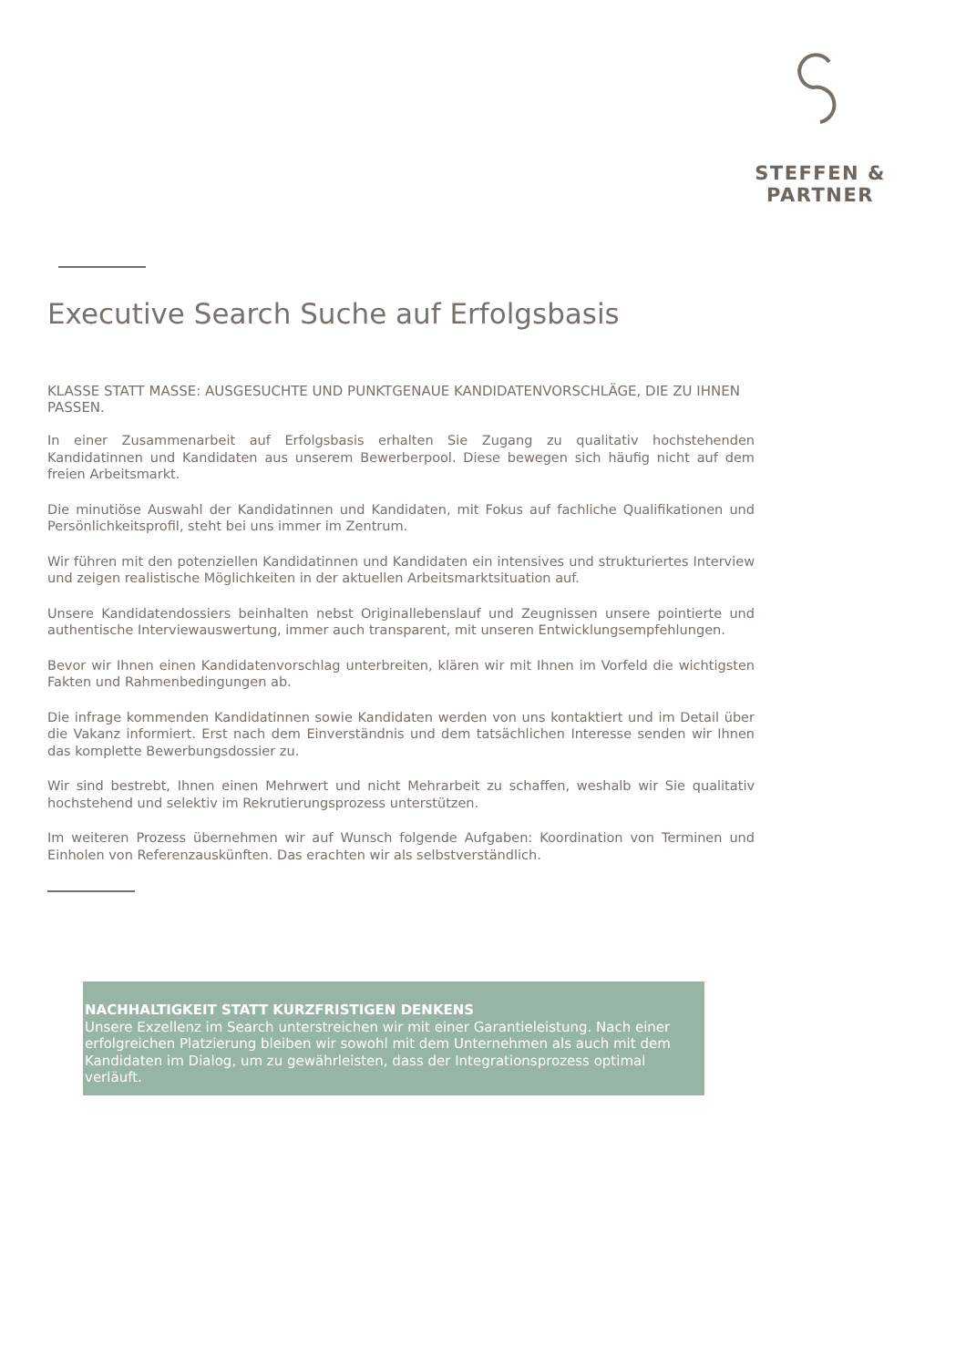STEFFEN & PARTNER
Executive Search Suche auf Erfolgsbasis
KLASSE STATT MASSE: AUSGESUCHTE UND PUNKTGENAUE KANDIDATENVORSCHLÄGE, DIE ZU IHNEN PASSEN.
In einer Zusammenarbeit auf Erfolgsbasis erhalten Sie Zugang zu qualitativ hochstehenden Kandidatinnen und Kandidaten aus unserem Bewerberpool. Diese bewegen sich häufig nicht auf dem freien Arbeitsmarkt.
Die minutiöse Auswahl der Kandidatinnen und Kandidaten, mit Fokus auf fachliche Qualifikationen und Persönlichkeitsprofil, steht bei uns immer im Zentrum.
Wir führen mit den potenziellen Kandidatinnen und Kandidaten ein intensives und strukturiertes Interview und zeigen realistische Möglichkeiten in der aktuellen Arbeitsmarktsituation auf.
Unsere Kandidatendossiers beinhalten nebst Originallebenslauf und Zeugnissen unsere pointierte und authentische Interviewauswertung, immer auch transparent, mit unseren Entwicklungsempfehlungen.
Bevor wir Ihnen einen Kandidatenvorschlag unterbreiten, klären wir mit Ihnen im Vorfeld die wichtigsten Fakten und Rahmenbedingungen ab.
Die infrage kommenden Kandidatinnen sowie Kandidaten werden von uns kontaktiert und im Detail über die Vakanz informiert. Erst nach dem Einverständnis und dem tatsächlichen Interesse senden wir Ihnen das komplette Bewerbungsdossier zu.
Wir sind bestrebt, Ihnen einen Mehrwert und nicht Mehrarbeit zu schaffen, weshalb wir Sie qualitativ hochstehend und selektiv im Rekrutierungsprozess unterstützen.
Im weiteren Prozess übernehmen wir auf Wunsch folgende Aufgaben: Koordination von Terminen und Einholen von Referenzauskünften. Das erachten wir als selbstverständlich.
NACHHALTIGKEIT STATT KURZFRISTIGEN DENKENS
Unsere Exzellenz im Search unterstreichen wir mit einer Garantieleistung. Nach einer erfolgreichen Platzierung bleiben wir sowohl mit dem Unternehmen als auch mit dem Kandidaten im Dialog, um zu gewährleisten, dass der Integrationsprozess optimal verläuft.